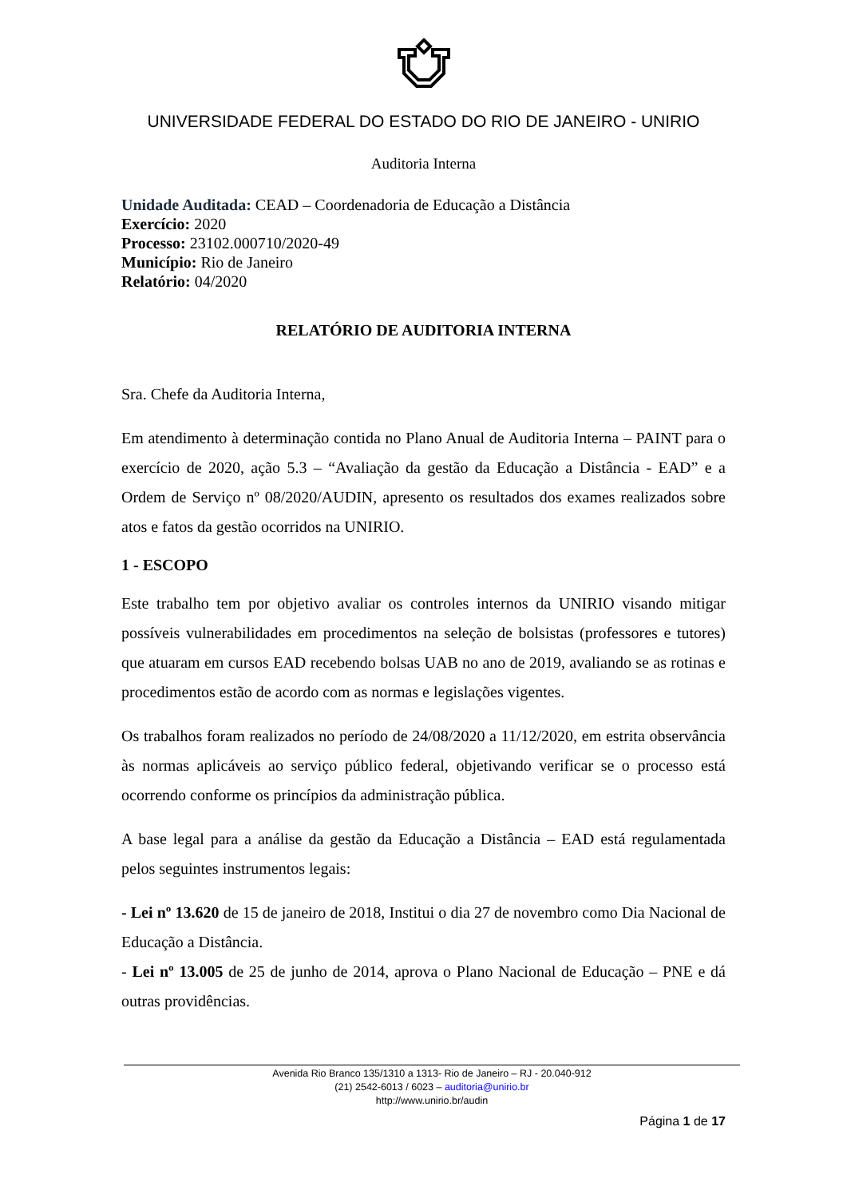UNIVERSIDADE FEDERAL DO ESTADO DO RIO DE JANEIRO - UNIRIO
Auditoria Interna
Unidade Auditada: CEAD – Coordenadoria de Educação a Distância
Exercício: 2020
Processo: 23102.000710/2020-49
Município: Rio de Janeiro
Relatório: 04/2020
RELATÓRIO DE AUDITORIA INTERNA
Sra. Chefe da Auditoria Interna,
Em atendimento à determinação contida no Plano Anual de Auditoria Interna – PAINT para o exercício de 2020, ação 5.3 – “Avaliação da gestão da Educação a Distância - EAD” e a Ordem de Serviço nº 08/2020/AUDIN, apresento os resultados dos exames realizados sobre atos e fatos da gestão ocorridos na UNIRIO.
1 - ESCOPO
Este trabalho tem por objetivo avaliar os controles internos da UNIRIO visando mitigar possíveis vulnerabilidades em procedimentos na seleção de bolsistas (professores e tutores) que atuaram em cursos EAD recebendo bolsas UAB no ano de 2019, avaliando se as rotinas e procedimentos estão de acordo com as normas e legislações vigentes.
Os trabalhos foram realizados no período de 24/08/2020 a 11/12/2020, em estrita observância às normas aplicáveis ao serviço público federal, objetivando verificar se o processo está ocorrendo conforme os princípios da administração pública.
A base legal para a análise da gestão da Educação a Distância – EAD está regulamentada pelos seguintes instrumentos legais:
- Lei nº 13.620 de 15 de janeiro de 2018, Institui o dia 27 de novembro como Dia Nacional de Educação a Distância.
- Lei nº 13.005 de 25 de junho de 2014, aprova o Plano Nacional de Educação – PNE e dá outras providências.
Avenida Rio Branco 135/1310 a 1313- Rio de Janeiro – RJ - 20.040-912
(21) 2542-6013 / 6023 – auditoria@unirio.br
http://www.unirio.br/audin
Página 1 de 17